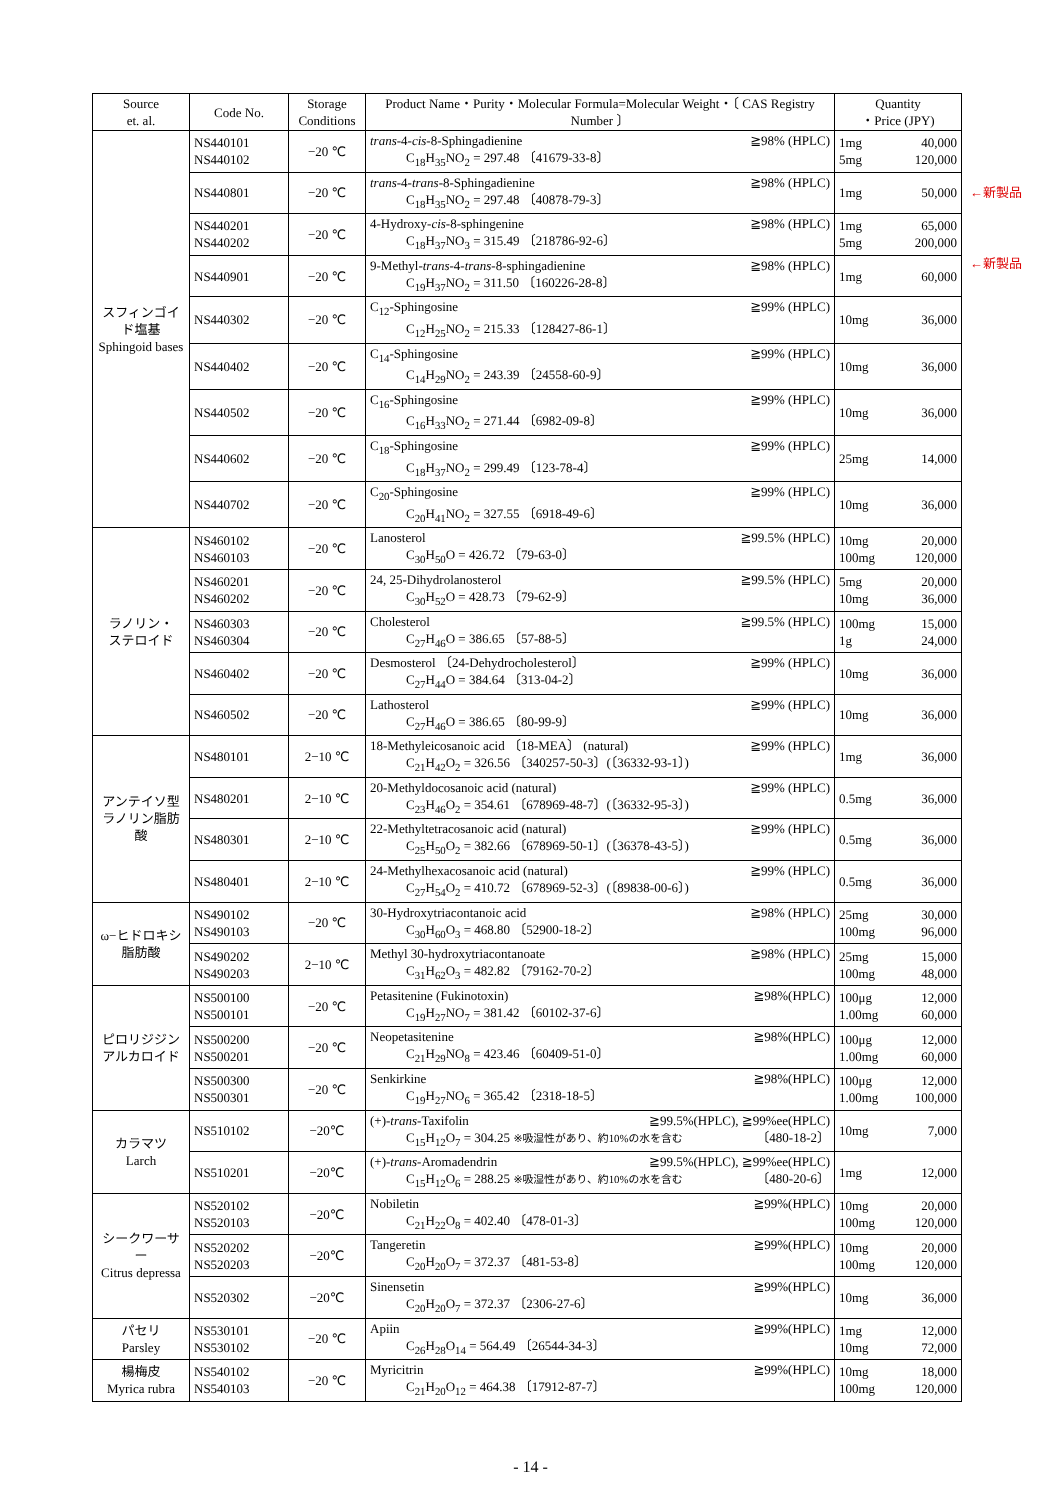| Source et. al. | Code No. | Storage Conditions | Product Name・Purity・Molecular Formula=Molecular Weight・〔 CAS Registry Number 〕 | Quantity ・Price (JPY) |
| --- | --- | --- | --- | --- |
| スフィンゴイド塩基 Sphingoid bases | NS440101 NS440102 | −20 ℃ | trans -4- cis -8-Sphingadienine ≧98% (HPLC) C<sub>18</sub>H<sub>35</sub>NO<sub>2</sub> = 297.48 〔41679-33-8〕 | 1mg 40,000 5mg 120,000 |
| | NS440801 | −20 ℃ | trans -4- trans -8-Sphingadienine ≧98% (HPLC) C<sub>18</sub>H<sub>35</sub>NO<sub>2</sub> = 297.48 〔40878-79-3〕 | 1mg 50,000 |
| | NS440201 NS440202 | −20 ℃ | 4-Hydroxy- cis -8-sphingenine ≧98% (HPLC) C<sub>18</sub>H<sub>37</sub>NO<sub>3</sub> = 315.49 〔218786-92-6〕 | 1mg 65,000 5mg 200,000 |
| | NS440901 | −20 ℃ | 9-Methyl- trans -4- trans -8-sphingadienine ≧98% (HPLC) C<sub>19</sub>H<sub>37</sub>NO<sub>2</sub> = 311.50 〔160226-28-8〕 | 1mg 60,000 |
| | NS440302 | −20 ℃ | C<sub>12</sub>-Sphingosine ≧99% (HPLC) C<sub>12</sub>H<sub>25</sub>NO<sub>2</sub> = 215.33 〔128427-86-1〕 | 10mg 36,000 |
| | NS440402 | −20 ℃ | C<sub>14</sub>-Sphingosine ≧99% (HPLC) C<sub>14</sub>H<sub>29</sub>NO<sub>2</sub> = 243.39 〔24558-60-9〕 | 10mg 36,000 |
| | NS440502 | −20 ℃ | C<sub>16</sub>-Sphingosine ≧99% (HPLC) C<sub>16</sub>H<sub>33</sub>NO<sub>2</sub> = 271.44 〔6982-09-8〕 | 10mg 36,000 |
| | NS440602 | −20 ℃ | C<sub>18</sub>-Sphingosine ≧99% (HPLC) C<sub>18</sub>H<sub>37</sub>NO<sub>2</sub> = 299.49 〔123-78-4〕 | 25mg 14,000 |
| | NS440702 | −20 ℃ | C<sub>20</sub>-Sphingosine ≧99% (HPLC) C<sub>20</sub>H<sub>41</sub>NO<sub>2</sub> = 327.55 〔6918-49-6〕 | 10mg 36,000 |
| ラノリン・ ステロイド | NS460102 NS460103 | −20 ℃ | Lanosterol ≧99.5% (HPLC) C<sub>30</sub>H<sub>50</sub>O = 426.72 〔79-63-0〕 | 10mg 20,000 100mg 120,000 |
| | NS460201 NS460202 | −20 ℃ | 24, 25-Dihydrolanosterol ≧99.5% (HPLC) C<sub>30</sub>H<sub>52</sub>O = 428.73 〔79-62-9〕 | 5mg 20,000 10mg 36,000 |
| | NS460303 NS460304 | −20 ℃ | Cholesterol ≧99.5% (HPLC) C<sub>27</sub>H<sub>46</sub>O = 386.65 〔57-88-5〕 | 100mg 15,000 1g 24,000 |
| | NS460402 | −20 ℃ | Desmosterol 〔24-Dehydrocholesterol〕 ≧99% (HPLC) C<sub>27</sub>H<sub>44</sub>O = 384.64 〔313-04-2〕 | 10mg 36,000 |
| | NS460502 | −20 ℃ | Lathosterol ≧99% (HPLC) C<sub>27</sub>H<sub>46</sub>O = 386.65 〔80-99-9〕 | 10mg 36,000 |
| アンテイソ型 ラノリン脂肪酸 | NS480101 | 2−10 ℃ | 18-Methyleicosanoic acid 〔18-MEA〕 (natural) ≧99% (HPLC) C<sub>21</sub>H<sub>42</sub>O<sub>2</sub> = 326.56 〔340257-50-3〕(〔36332-93-1〕) | 1mg 36,000 |
| | NS480201 | 2−10 ℃ | 20-Methyldocosanoic acid (natural) ≧99% (HPLC) C<sub>23</sub>H<sub>46</sub>O<sub>2</sub> = 354.61 〔678969-48-7〕(〔36332-95-3〕) | 0.5mg 36,000 |
| | NS480301 | 2−10 ℃ | 22-Methyltetracosanoic acid (natural) ≧99% (HPLC) C<sub>25</sub>H<sub>50</sub>O<sub>2</sub> = 382.66 〔678969-50-1〕(〔36378-43-5〕) | 0.5mg 36,000 |
| | NS480401 | 2−10 ℃ | 24-Methylhexacosanoic acid (natural) ≧99% (HPLC) C<sub>27</sub>H<sub>54</sub>O<sub>2</sub> = 410.72 〔678969-52-3〕(〔89838-00-6〕) | 0.5mg 36,000 |
| ω−ヒドロキシ 脂肪酸 | NS490102 NS490103 | −20 ℃ | 30-Hydroxytriacontanoic acid ≧98% (HPLC) C<sub>30</sub>H<sub>60</sub>O<sub>3</sub> = 468.80 〔52900-18-2〕 | 25mg 30,000 100mg 96,000 |
| | NS490202 NS490203 | 2−10 ℃ | Methyl 30-hydroxytriacontanoate ≧98% (HPLC) C<sub>31</sub>H<sub>62</sub>O<sub>3</sub> = 482.82 〔79162-70-2〕 | 25mg 15,000 100mg 48,000 |
| ピロリジジン アルカロイド | NS500100 NS500101 | −20 ℃ | Petasitenine (Fukinotoxin) ≧98%(HPLC) C<sub>19</sub>H<sub>27</sub>NO<sub>7</sub> = 381.42 〔60102-37-6〕 | 100μg 12,000 1.00mg 60,000 |
| | NS500200 NS500201 | −20 ℃ | Neopetasitenine ≧98%(HPLC) C<sub>21</sub>H<sub>29</sub>NO<sub>8</sub> = 423.46 〔60409-51-0〕 | 100μg 12,000 1.00mg 60,000 |
| | NS500300 NS500301 | −20 ℃ | Senkirkine ≧98%(HPLC) C<sub>19</sub>H<sub>27</sub>NO<sub>6</sub> = 365.42 〔2318-18-5〕 | 100μg 12,000 1.00mg 100,000 |
| カラマツ Larch | NS510102 | −20℃ | (+)- trans -Taxifolin ≧99.5%(HPLC), ≧99%ee(HPLC) C<sub>15</sub>H<sub>12</sub>O<sub>7</sub> = 304.25 ※吸湿性があり、約10%の水を含む 〔480-18-2〕 | 10mg 7,000 |
| | NS510201 | −20℃ | (+)- trans -Aromadendrin ≧99.5%(HPLC), ≧99%ee(HPLC) C<sub>15</sub>H<sub>12</sub>O<sub>6</sub> = 288.25 ※吸湿性があり、約10%の水を含む 〔480-20-6〕 | 1mg 12,000 |
| シークワーサー Citrus depressa | NS520102 NS520103 | −20℃ | Nobiletin ≧99%(HPLC) C<sub>21</sub>H<sub>22</sub>O<sub>8</sub> = 402.40 〔478-01-3〕 | 10mg 20,000 100mg 120,000 |
| | NS520202 NS520203 | −20℃ | Tangeretin ≧99%(HPLC) C<sub>20</sub>H<sub>20</sub>O<sub>7</sub> = 372.37 〔481-53-8〕 | 10mg 20,000 100mg 120,000 |
| | NS520302 | −20℃ | Sinensetin ≧99%(HPLC) C<sub>20</sub>H<sub>20</sub>O<sub>7</sub> = 372.37 〔2306-27-6〕 | 10mg 36,000 |
| パセリ Parsley | NS530101 NS530102 | −20 ℃ | Apiin ≧99%(HPLC) C<sub>26</sub>H<sub>28</sub>O<sub>14</sub> = 564.49 〔26544-34-3〕 | 1mg 12,000 10mg 72,000 |
| 楊梅皮 Myrica rubra | NS540102 NS540103 | −20 ℃ | Myricitrin ≧99%(HPLC) C<sub>21</sub>H<sub>20</sub>O<sub>12</sub> = 464.38 〔17912-87-7〕 | 10mg 18,000 100mg 120,000 |
←新製品
←新製品
- 14 -